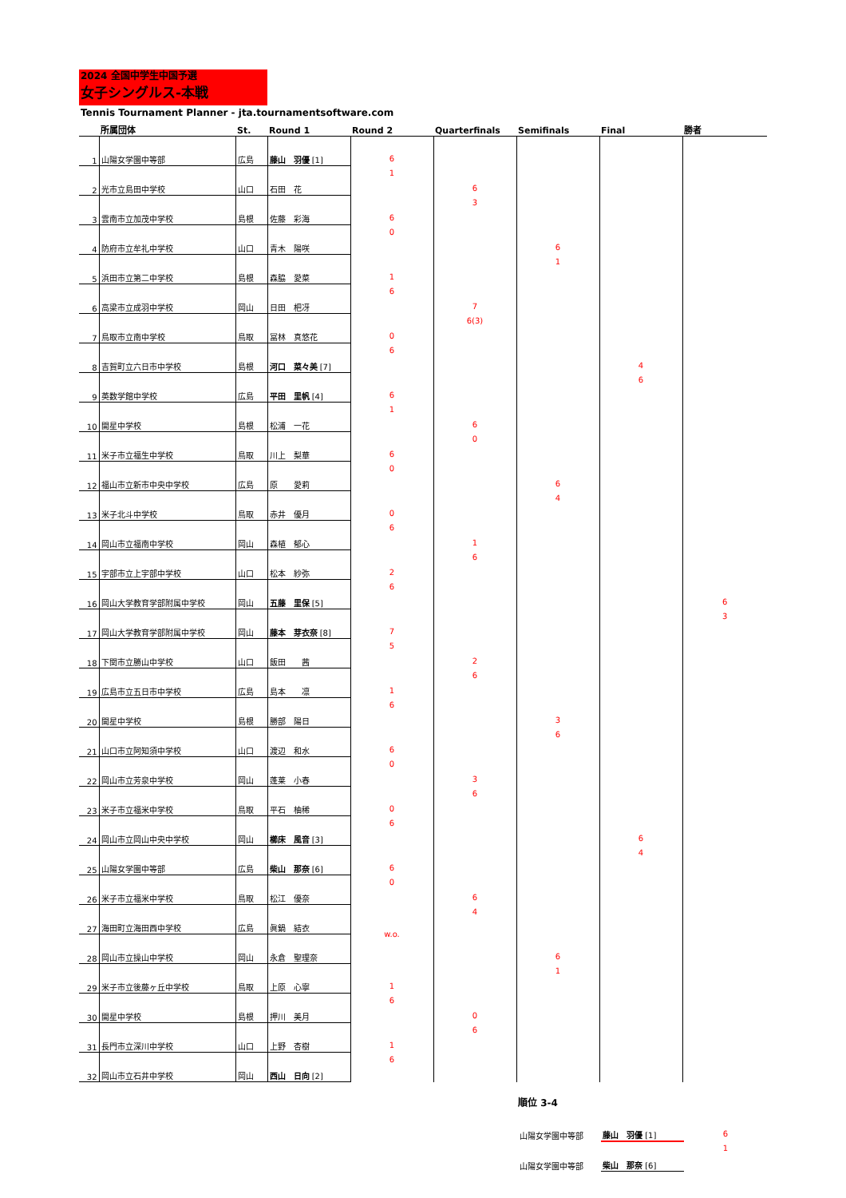2024 全国中学生中国予選
女子シングルス-本戦
Tennis Tournament Planner - jta.tournamentsoftware.com
| | 所属団体 | St. | Round 1 | Round 2 | Quarterfinals | Semifinals | Final | 勝者 |
| --- | --- | --- | --- | --- | --- | --- | --- | --- |
| 1 | 山陽女学園中等部 | 広島 | 藤山 羽優 [1] | 6 1 | 6 3 | 6 1 | 4 6 | 6 3 |
| 2 | 光市立島田中学校 | 山口 | 石田 花 | | | | | |
| 3 | 雲南市立加茂中学校 | 島根 | 佐藤 彩海 | 6 0 | | | | |
| 4 | 防府市立牟礼中学校 | 山口 | 青木 陽咲 | | | | | |
| 5 | 浜田市立第二中学校 | 島根 | 森脇 愛菜 | 1 6 | 7 6(3) | | | |
| 6 | 高梁市立成羽中学校 | 岡山 | 日田 杷冴 | | | | | |
| 7 | 鳥取市立南中学校 | 鳥取 | 冨林 真悠花 | 0 6 | | | | |
| 8 | 吉賀町立六日市中学校 | 島根 | 河口 菜々美 [7] | | | | | |
| 9 | 英数学館中学校 | 広島 | 平田 里帆 [4] | 6 1 | 6 0 | 6 4 | | |
| 10 | 開星中学校 | 島根 | 松浦 一花 | | | | | |
| 11 | 米子市立福生中学校 | 鳥取 | 川上 梨華 | 6 0 | | | | |
| 12 | 福山市立新市中央中学校 | 広島 | 原 愛莉 | | | | | |
| 13 | 米子北斗中学校 | 鳥取 | 赤井 優月 | 0 6 | 1 6 | | | |
| 14 | 岡山市立福南中学校 | 岡山 | 森植 郁心 | | | | | |
| 15 | 宇部市立上宇部中学校 | 山口 | 松本 紗弥 | 2 6 | | | | |
| 16 | 岡山大学教育学部附属中学校 | 岡山 | 五藤 里保 [5] | | | | | |
| 17 | 岡山大学教育学部附属中学校 | 岡山 | 藤本 芽衣奈 [8] | 7 5 | 2 6 | 3 6 | 6 4 | |
| 18 | 下関市立勝山中学校 | 山口 | 飯田 茜 | | | | | |
| 19 | 広島市立五日市中学校 | 広島 | 島本 凛 | 1 6 | | | | |
| 20 | 開星中学校 | 島根 | 勝部 陽日 | | | | | |
| 21 | 山口市立阿知須中学校 | 山口 | 渡辺 和水 | 6 0 | 3 6 | | | |
| 22 | 岡山市立芳泉中学校 | 岡山 | 蓬莱 小春 | | | | | |
| 23 | 米子市立福米中学校 | 鳥取 | 平石 柚稀 | 0 6 | | | | |
| 24 | 岡山市立岡山中央中学校 | 岡山 | 櫛床 風音 [3] | | | | | |
| 25 | 山陽女学園中等部 | 広島 | 柴山 那奈 [6] | 6 0 | 6 4 | 6 1 | | |
| 26 | 米子市立福米中学校 | 鳥取 | 松江 優奈 | | | | | |
| 27 | 海田町立海田西中学校 | 広島 | 眞鍋 結衣 | w.o. | | | | |
| 28 | 岡山市立操山中学校 | 岡山 | 永倉 聖理奈 | | | | | |
| 29 | 米子市立後藤ヶ丘中学校 | 鳥取 | 上原 心寧 | 1 6 | 0 6 | | | |
| 30 | 開星中学校 | 島根 | 押川 美月 | | | | | |
| 31 | 長門市立深川中学校 | 山口 | 上野 杏樹 | 1 6 | | | | |
| 32 | 岡山市立石井中学校 | 岡山 | 西山 日向 [2] | | | | | |
順位 3-4
| 山陽女学園中等部 | 藤山 羽優 [1] | 6 1 |
| 山陽女学園中等部 | 柴山 那奈 [6] | |